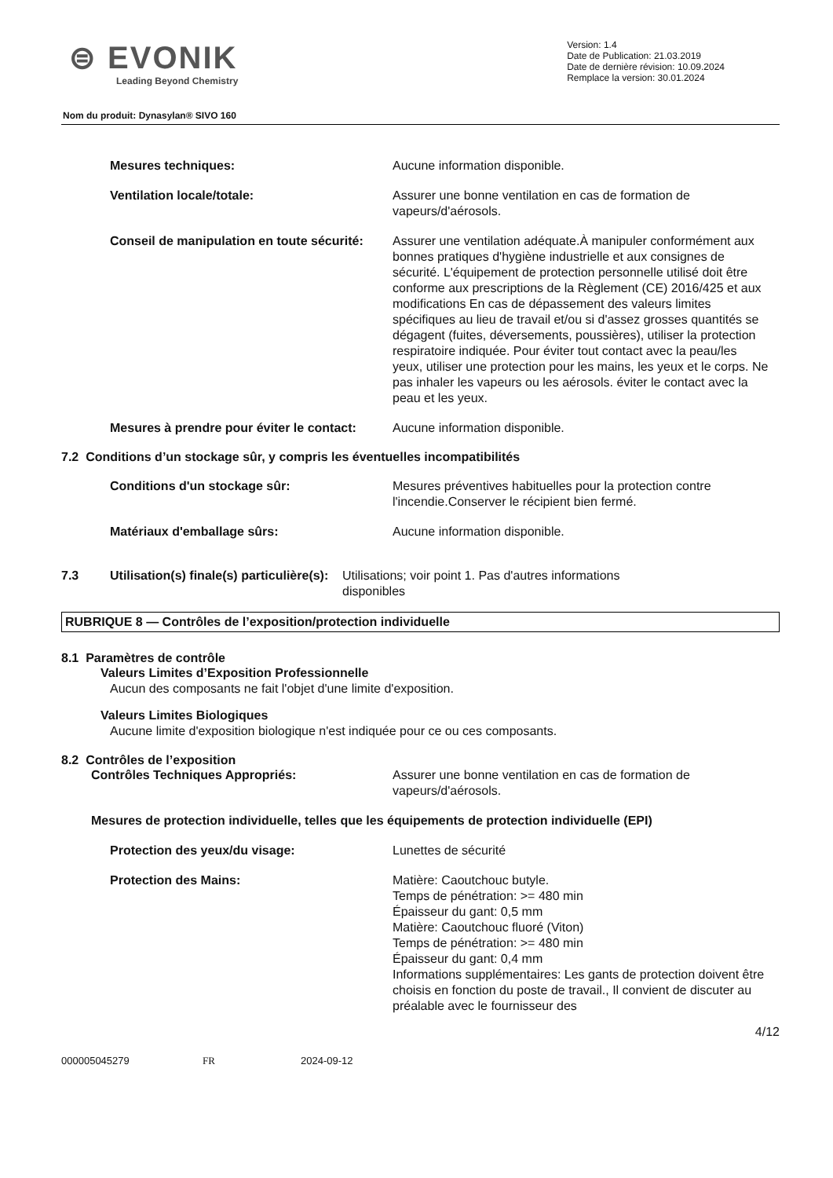⊜ EVONIK
Leading Beyond Chemistry
Version: 1.4
Date de Publication: 21.03.2019
Date de dernière révision: 10.09.2024
Remplace la version: 30.01.2024
Nom du produit: Dynasylan® SIVO 160
Mesures techniques: Aucune information disponible.
Ventilation locale/totale: Assurer une bonne ventilation en cas de formation de vapeurs/d'aérosols.
Conseil de manipulation en toute sécurité:
Assurer une ventilation adéquate.À manipuler conformément aux bonnes pratiques d'hygiène industrielle et aux consignes de sécurité. L'équipement de protection personnelle utilisé doit être conforme aux prescriptions de la Règlement (CE) 2016/425 et aux modifications En cas de dépassement des valeurs limites spécifiques au lieu de travail et/ou si d'assez grosses quantités se dégagent (fuites, déversements, poussières), utiliser la protection respiratoire indiquée. Pour éviter tout contact avec la peau/les yeux, utiliser une protection pour les mains, les yeux et le corps. Ne pas inhaler les vapeurs ou les aérosols. éviter le contact avec la peau et les yeux.
Mesures à prendre pour éviter le contact:
Aucune information disponible.
7.2 Conditions d’un stockage sûr, y compris les éventuelles incompatibilités
Conditions d'un stockage sûr: Mesures préventives habituelles pour la protection contre l'incendie.Conserver le récipient bien fermé.
Matériaux d'emballage sûrs: Aucune information disponible.
7.3 Utilisation(s) finale(s) particulière(s):
Utilisations; voir point 1. Pas d'autres informations disponibles
RUBRIQUE 8 — Contrôles de l’exposition/protection individuelle
8.1 Paramètres de contrôle
Valeurs Limites d’Exposition Professionnelle
Aucun des composants ne fait l'objet d'une limite d'exposition.
Valeurs Limites Biologiques
Aucune limite d'exposition biologique n'est indiquée pour ce ou ces composants.
8.2 Contrôles de l’exposition
Contrôles Techniques Appropriés: Assurer une bonne ventilation en cas de formation de vapeurs/d'aérosols.
Mesures de protection individuelle, telles que les équipements de protection individuelle (EPI)
Protection des yeux/du visage: Lunettes de sécurité
Protection des Mains: Matière: Caoutchouc butyle.
Temps de pénétration: >= 480 min
Épaisseur du gant: 0,5 mm
Matière: Caoutchouc fluoré (Viton)
Temps de pénétration: >= 480 min
Épaisseur du gant: 0,4 mm
Informations supplémentaires: Les gants de protection doivent être choisis en fonction du poste de travail., Il convient de discuter au préalable avec le fournisseur des
4/12
000005045279 FR 2024-09-12